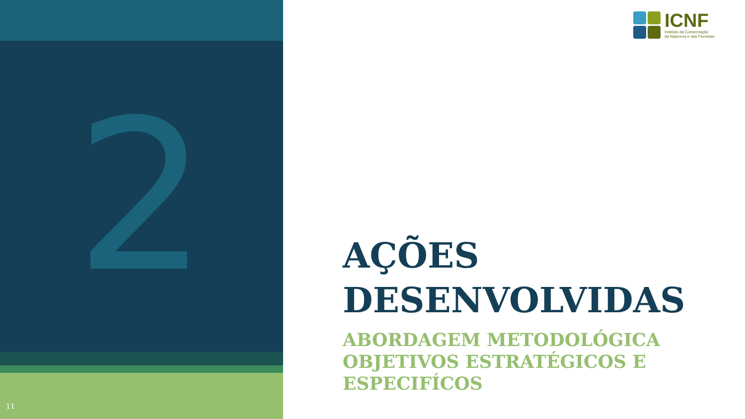2
11
ICNF
Instituto da Conservação
da Natureza e das Florestas
AÇÕES
DESENVOLVIDAS
ABORDAGEM METODOLÓGICA
OBJETIVOS ESTRATÉGICOS E ESPECIFÍCOS